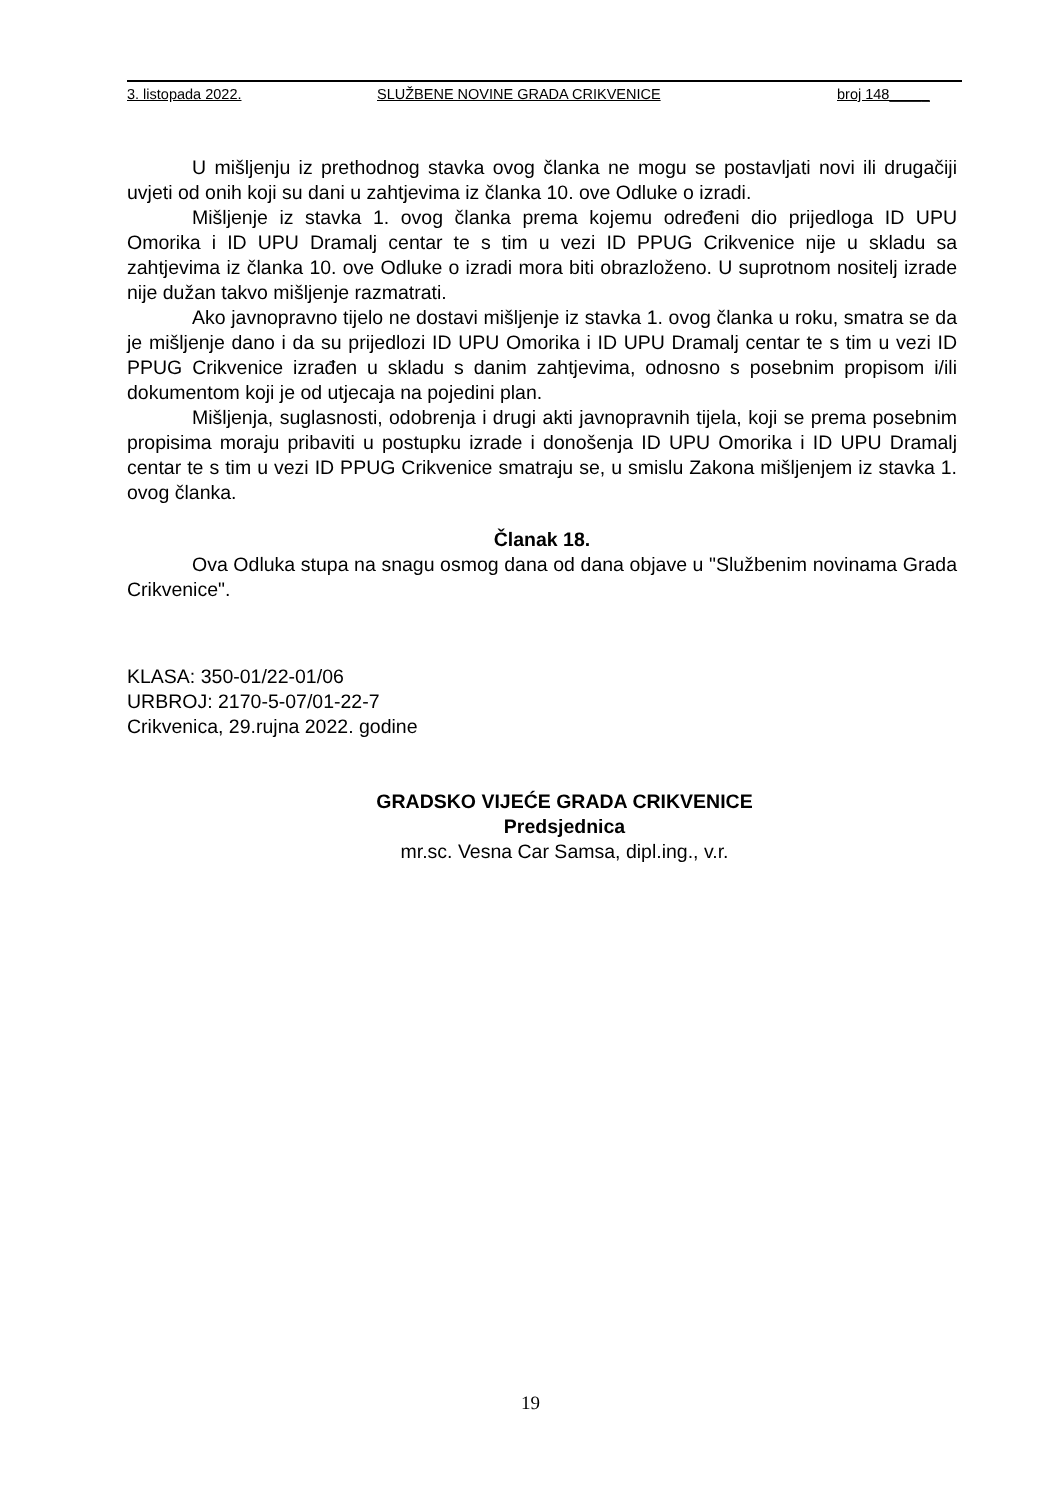3. listopada 2022. SLUŽBENE NOVINE GRADA CRIKVENICE broj 148_____
U mišljenju iz prethodnog stavka ovog članka ne mogu se postavljati novi ili drugačiji uvjeti od onih koji su dani u zahtjevima iz članka 10. ove Odluke o izradi.
Mišljenje iz stavka 1. ovog članka prema kojemu određeni dio prijedloga ID UPU Omorika i ID UPU Dramalj centar te s tim u vezi ID PPUG Crikvenice nije u skladu sa zahtjevima iz članka 10. ove Odluke o izradi mora biti obrazloženo. U suprotnom nositelj izrade nije dužan takvo mišljenje razmatrati.
Ako javnopravno tijelo ne dostavi mišljenje iz stavka 1. ovog članka u roku, smatra se da je mišljenje dano i da su prijedlozi ID UPU Omorika i ID UPU Dramalj centar te s tim u vezi ID PPUG Crikvenice izrađen u skladu s danim zahtjevima, odnosno s posebnim propisom i/ili dokumentom koji je od utjecaja na pojedini plan.
Mišljenja, suglasnosti, odobrenja i drugi akti javnopravnih tijela, koji se prema posebnim propisima moraju pribaviti u postupku izrade i donošenja ID UPU Omorika i ID UPU Dramalj centar te s tim u vezi ID PPUG Crikvenice smatraju se, u smislu Zakona mišljenjem iz stavka 1. ovog članka.
Članak 18.
Ova Odluka stupa na snagu osmog dana od dana objave u "Službenim novinama Grada Crikvenice".
KLASA: 350-01/22-01/06
URBROJ: 2170-5-07/01-22-7
Crikvenica, 29.rujna 2022. godine
GRADSKO VIJEĆE GRADA CRIKVENICE
Predsjednica
mr.sc. Vesna Car Samsa, dipl.ing., v.r.
19